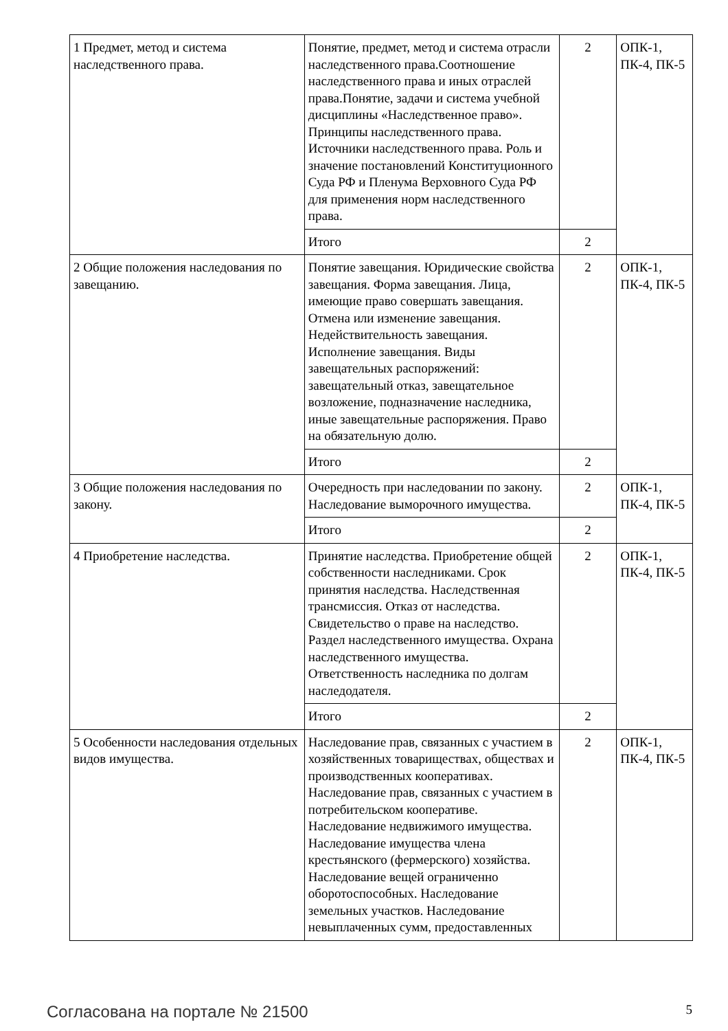| 1 Предмет, метод и система наследственного права. | Понятие, предмет, метод и система отрасли наследственного права.Соотношение наследственного права и иных отраслей права.Понятие, задачи и система учебной дисциплины «Наследственное право». Принципы наследственного права. Источники наследственного права. Роль и значение постановлений Конституционного Суда РФ и Пленума Верховного Суда РФ для применения норм наследственного права. | 2 | ОПК-1, ПК-4, ПК-5 |
| | Итого | 2 | |
| 2 Общие положения наследования по завещанию. | Понятие завещания. Юридические свойства завещания. Форма завещания. Лица, имеющие право совершать завещания. Отмена или изменение завещания. Недействительность завещания. Исполнение завещания. Виды завещательных распоряжений: завещательный отказ, завещательное возложение, подназначение наследника, иные завещательные распоряжения. Право на обязательную долю. | 2 | ОПК-1, ПК-4, ПК-5 |
| | Итого | 2 | |
| 3 Общие положения наследования по закону. | Очередность при наследовании по закону. Наследование выморочного имущества. | 2 | ОПК-1, ПК-4, ПК-5 |
| | Итого | 2 | |
| 4 Приобретение наследства. | Принятие наследства. Приобретение общей собственности наследниками. Срок принятия наследства. Наследственная трансмиссия. Отказ от наследства. Свидетельство о праве на наследство. Раздел наследственного имущества. Охрана наследственного имущества. Ответственность наследника по долгам наследодателя. | 2 | ОПК-1, ПК-4, ПК-5 |
| | Итого | 2 | |
| 5 Особенности наследования отдельных видов имущества. | Наследование прав, связанных с участием в хозяйственных товариществах, обществах и производственных кооперативах. Наследование прав, связанных с участием в потребительском кооперативе. Наследование недвижимого имущества. Наследование имущества члена крестьянского (фермерского) хозяйства. Наследование вещей ограниченно оборотоспособных. Наследование земельных участков. Наследование невыплаченных сумм, предоставленных | 2 | ОПК-1, ПК-4, ПК-5 |
Согласована на портале № 21500 5